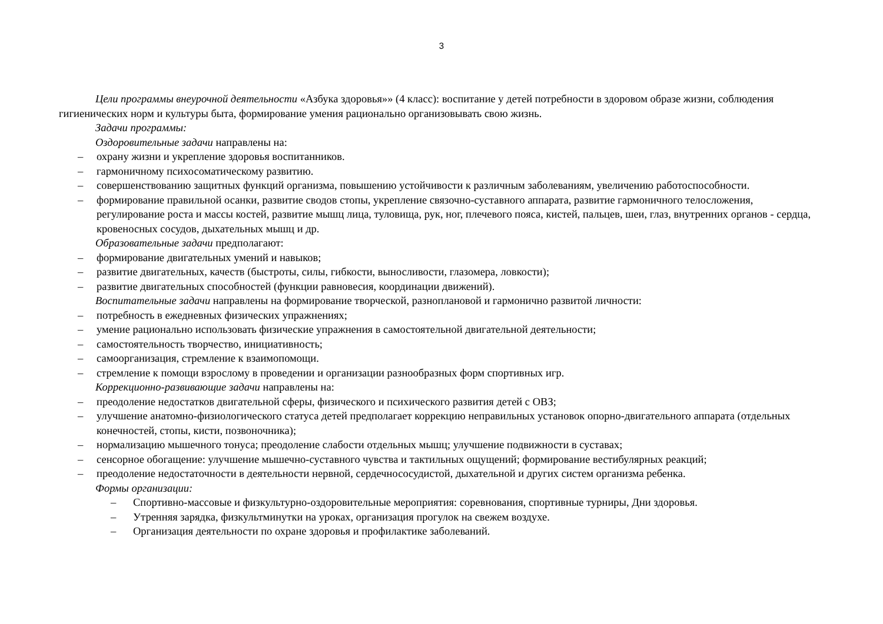3
Цели программы внеурочной деятельности «Азбука здоровья»» (4 класс): воспитание у детей потребности в здоровом образе жизни, соблюдения гигиенических норм и культуры быта, формирование умения рационально организовывать свою жизнь.
Задачи программы:
Оздоровительные задачи направлены на:
– охрану жизни и укрепление здоровья воспитанников.
– гармоничному психосоматическому развитию.
– совершенствованию защитных функций организма, повышению устойчивости к различным заболеваниям, увеличению работоспособности.
– формирование правильной осанки, развитие сводов стопы, укрепление связочно-суставного аппарата, развитие гармоничного телосложения, регулирование роста и массы костей, развитие мышц лица, туловища, рук, ног, плечевого пояса, кистей, пальцев, шеи, глаз, внутренних органов - сердца, кровеносных сосудов, дыхательных мышц и др.
Образовательные задачи предполагают:
– формирование двигательных умений и навыков;
– развитие двигательных, качеств (быстроты, силы, гибкости, выносливости, глазомера, ловкости);
– развитие двигательных способностей (функции равновесия, координации движений).
Воспитательные задачи направлены на формирование творческой, разноплановой и гармонично развитой личности:
– потребность в ежедневных физических упражнениях;
– умение рационально использовать физические упражнения в самостоятельной двигательной деятельности;
– самостоятельность творчество, инициативность;
– самоорганизация, стремление к взаимопомощи.
– стремление к помощи взрослому в проведении и организации разнообразных форм спортивных игр.
Коррекционно-развивающие задачи направлены на:
– преодоление недостатков двигательной сферы, физического и психического развития детей с ОВЗ;
– улучшение анатомно-физиологического статуса детей предполагает коррекцию неправильных установок опорно-двигательного аппарата (отдельных конечностей, стопы, кисти, позвоночника);
– нормализацию мышечного тонуса; преодоление слабости отдельных мышц; улучшение подвижности в суставах;
– сенсорное обогащение: улучшение мышечно-суставного чувства и тактильных ощущений; формирование вестибулярных реакций;
– преодоление недостаточности в деятельности нервной, сердечнососудистой, дыхательной и других систем организма ребенка.
Формы организации:
– Спортивно-массовые и физкультурно-оздоровительные мероприятия: соревнования, спортивные турниры, Дни здоровья.
– Утренняя зарядка, физкультминутки на уроках, организация прогулок на свежем воздухе.
– Организация деятельности по охране здоровья и профилактике заболеваний.